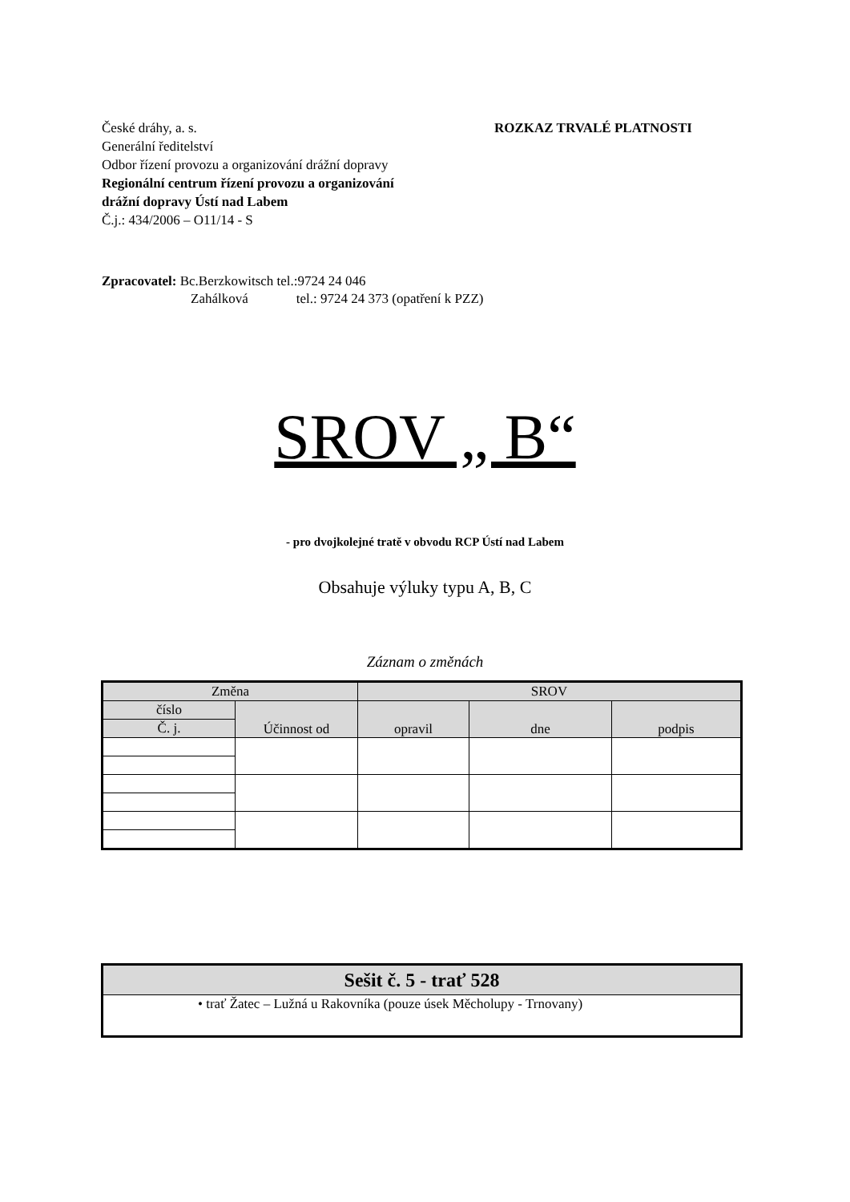ROZKAZ TRVALÉ PLATNOSTI
České dráhy, a. s.
Generální ředitelství
Odbor řízení provozu a organizování drážní dopravy
Regionální centrum řízení provozu a organizování
drážní dopravy Ústí nad Labem
Č.j.: 434/2006 – O11/14 - S
Zpracovatel: Bc.Berzkowitsch tel.:9724 24 046
Zahálková tel.: 9724 24 373 (opatření k PZZ)
SROV „ B“
- pro dvojkolejné tratě v obvodu RCP Ústí nad Labem
Obsahuje výluky typu A, B, C
Záznam o změnách
| Změna | | SROV | | |
| číslo | Účinnost od | opravil | dne | podpis |
| Č. j. | | | | |
| Sešit č. 5 - trať 528 |
| • trať Žatec – Lužná u Rakovníka (pouze úsek Měcholupy - Trnovany) |